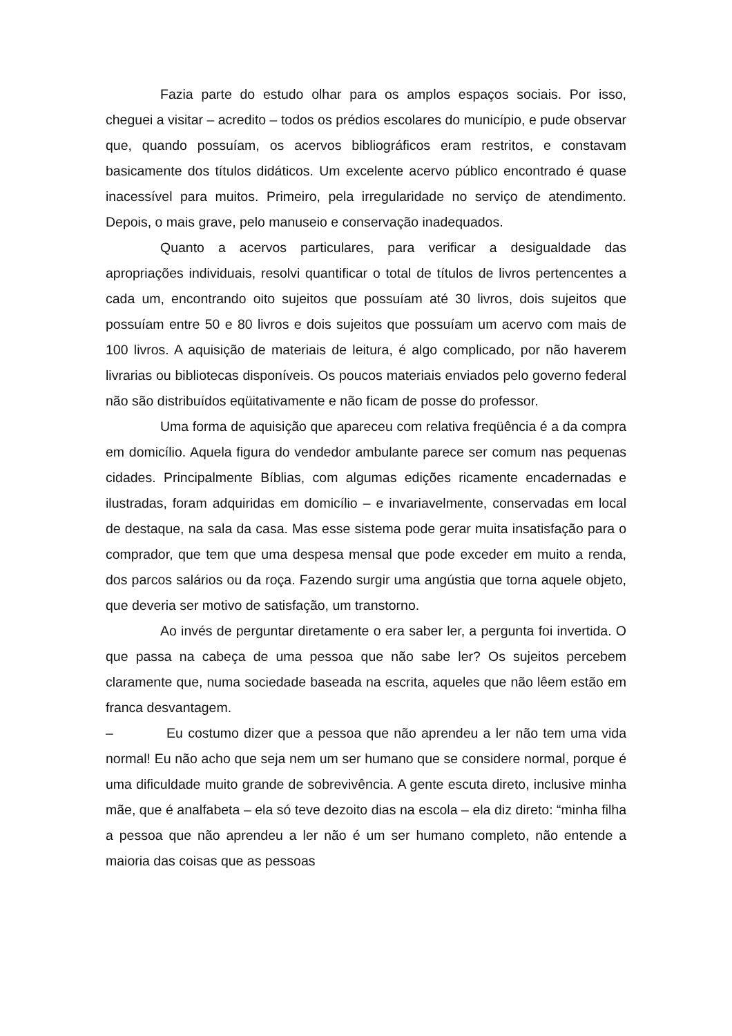Fazia parte do estudo olhar para os amplos espaços sociais. Por isso, cheguei a visitar – acredito – todos os prédios escolares do município, e pude observar que, quando possuíam, os acervos bibliográficos eram restritos, e constavam basicamente dos títulos didáticos. Um excelente acervo público encontrado é quase inacessível para muitos. Primeiro, pela irregularidade no serviço de atendimento. Depois, o mais grave, pelo manuseio e conservação inadequados.
Quanto a acervos particulares, para verificar a desigualdade das apropriações individuais, resolvi quantificar o total de títulos de livros pertencentes a cada um, encontrando oito sujeitos que possuíam até 30 livros, dois sujeitos que possuíam entre 50 e 80 livros e dois sujeitos que possuíam um acervo com mais de 100 livros. A aquisição de materiais de leitura, é algo complicado, por não haverem livrarias ou bibliotecas disponíveis. Os poucos materiais enviados pelo governo federal não são distribuídos eqüitativamente e não ficam de posse do professor.
Uma forma de aquisição que apareceu com relativa freqüência é a da compra em domicílio. Aquela figura do vendedor ambulante parece ser comum nas pequenas cidades. Principalmente Bíblias, com algumas edições ricamente encadernadas e ilustradas, foram adquiridas em domicílio – e invariavelmente, conservadas em local de destaque, na sala da casa. Mas esse sistema pode gerar muita insatisfação para o comprador, que tem que uma despesa mensal que pode exceder em muito a renda, dos parcos salários ou da roça. Fazendo surgir uma angústia que torna aquele objeto, que deveria ser motivo de satisfação, um transtorno.
Ao invés de perguntar diretamente o era saber ler, a pergunta foi invertida. O que passa na cabeça de uma pessoa que não sabe ler? Os sujeitos percebem claramente que, numa sociedade baseada na escrita, aqueles que não lêem estão em franca desvantagem.
– Eu costumo dizer que a pessoa que não aprendeu a ler não tem uma vida normal! Eu não acho que seja nem um ser humano que se considere normal, porque é uma dificuldade muito grande de sobrevivência. A gente escuta direto, inclusive minha mãe, que é analfabeta – ela só teve dezoito dias na escola – ela diz direto: “minha filha a pessoa que não aprendeu a ler não é um ser humano completo, não entende a maioria das coisas que as pessoas